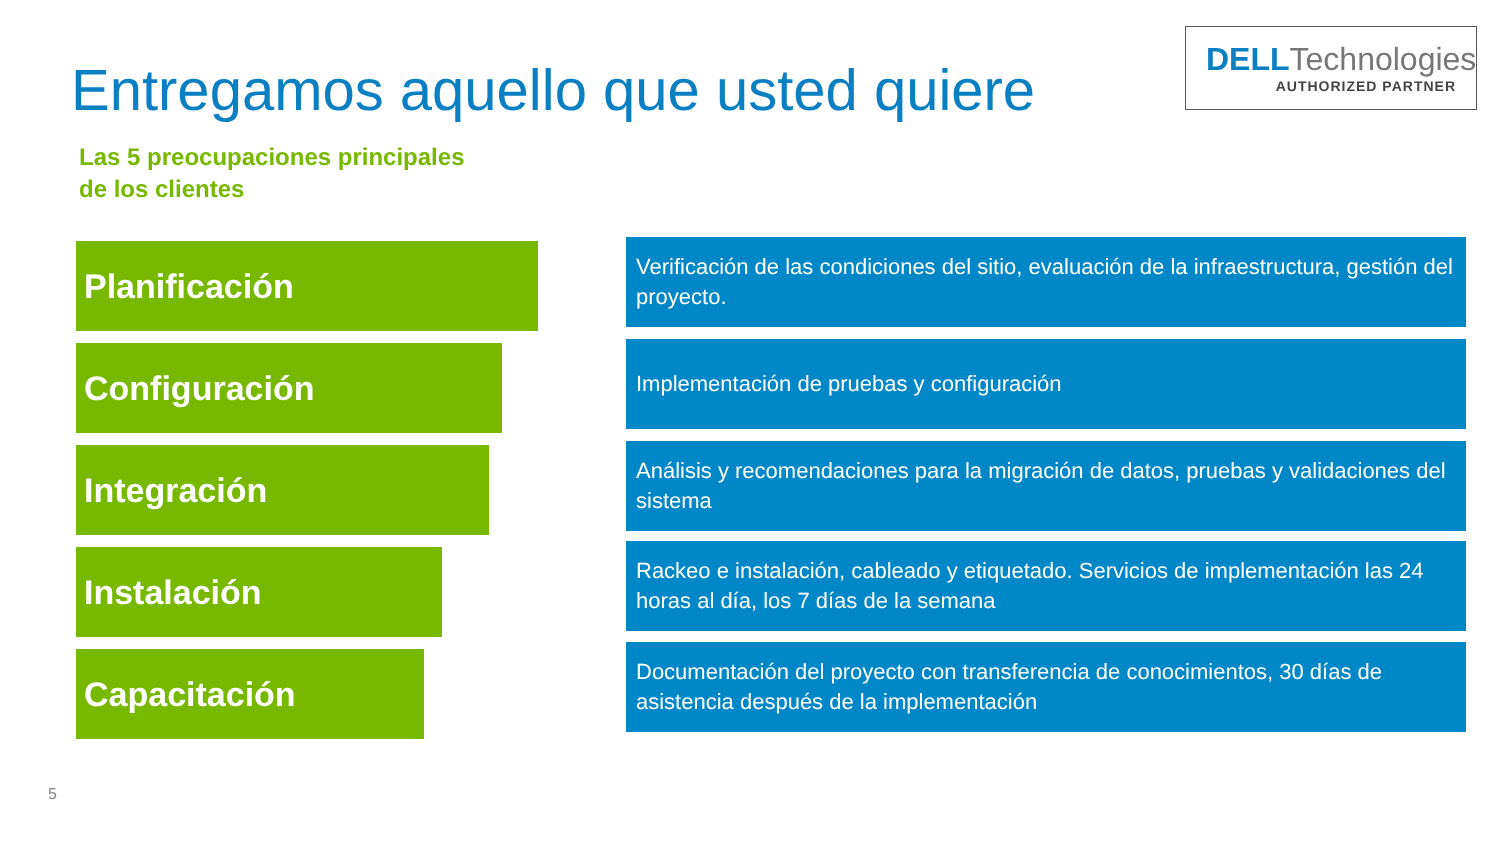Entregamos aquello que usted quiere
DELLTechnologies
AUTHORIZED PARTNER
Las 5 preocupaciones principales de los clientes
Planificación
Verificación de las condiciones del sitio, evaluación de la infraestructura, gestión del proyecto.
Configuración
Implementación de pruebas y configuración
Integración
Análisis y recomendaciones para la migración de datos, pruebas y validaciones del sistema
Instalación
Rackeo e instalación, cableado y etiquetado. Servicios de implementación las 24 horas al día, los 7 días de la semana
Capacitación
Documentación del proyecto con transferencia de conocimientos, 30 días de asistencia después de la implementación
5